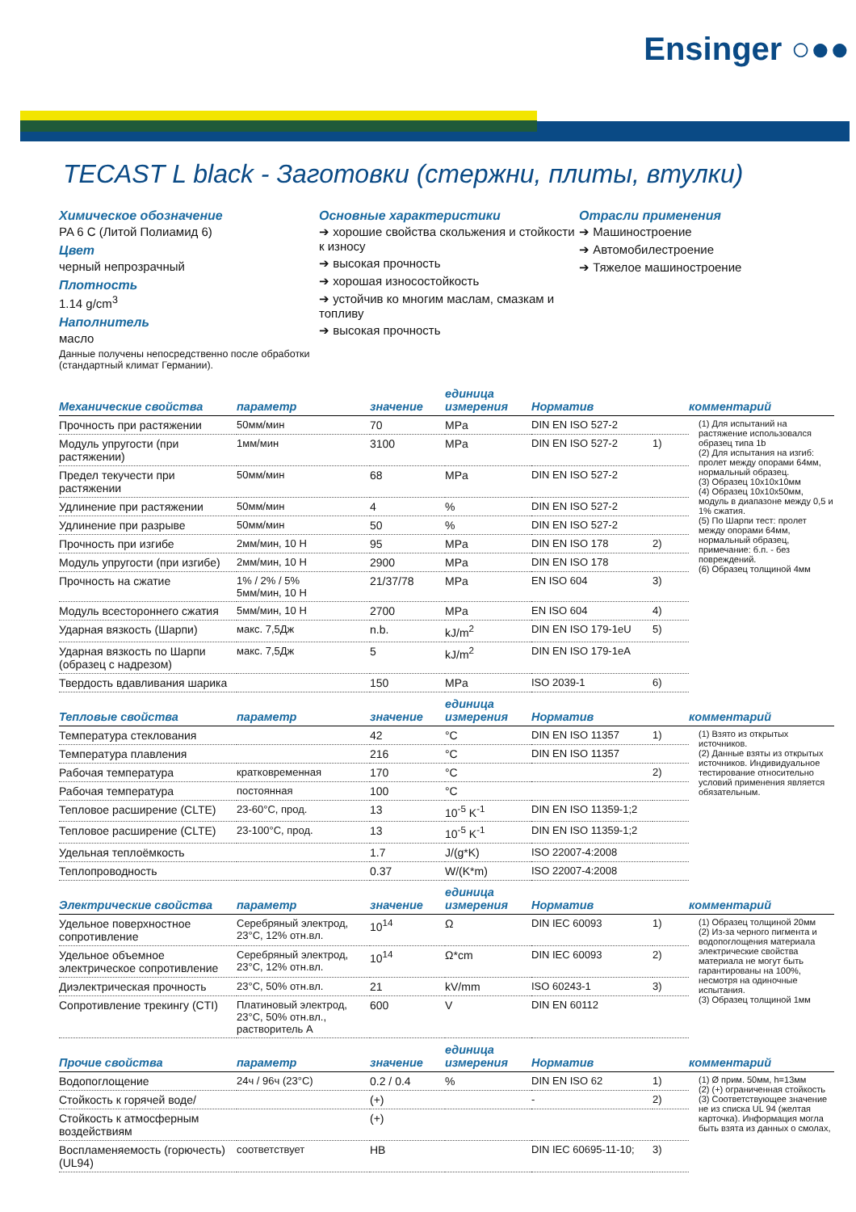Ensinger ○●●
TECAST L black - Заготовки (стержни, плиты, втулки)
Химическое обозначение
PA 6 C (Литой Полиамид 6)
Цвет
черный непрозрачный
Плотность
1.14 g/cm<sup>3</sup>
Наполнитель
масло
Данные получены непосредственно после обработки (стандартный климат Германии).
Основные характеристики
➔ хорошие свойства скольжения и стойкости к износу
➔ высокая прочность
➔ хорошая износостойкость
➔ устойчив ко многим маслам, смазкам и топливу
➔ высокая прочность
Отрасли применения
➔ Машиностроение
➔ Автомобилестроение
➔ Тяжелое машиностроение
| Механические свойства | параметр | значение | единица измерения | Норматив | | комментарий |
| --- | --- | --- | --- | --- | --- | --- |
| Прочность при растяжении | 50мм/мин | 70 | MPa | DIN EN ISO 527-2 | | (1) Для испытаний на растяжение использовался образец типа 1b (2) Для испытания на изгиб: пролет между опорами 64мм, нормальный образец. (3) Образец 10x10x10мм (4) Образец 10x10x50мм, модуль в диапазоне между 0,5 и 1% сжатия. (5) По Шарпи тест: пролет между опорами 64мм, нормальный образец, примечание: б.п. - без повреждений. (6) Образец толщиной 4мм |
| Модуль упругости (при растяжении) | 1мм/мин | 3100 | MPa | DIN EN ISO 527-2 | 1) | |
| Предел текучести при растяжении | 50мм/мин | 68 | MPa | DIN EN ISO 527-2 | | |
| Удлинение при растяжении | 50мм/мин | 4 | % | DIN EN ISO 527-2 | | |
| Удлинение при разрыве | 50мм/мин | 50 | % | DIN EN ISO 527-2 | | |
| Прочность при изгибе | 2мм/мин, 10 Н | 95 | MPa | DIN EN ISO 178 | 2) | |
| Модуль упругости (при изгибе) | 2мм/мин, 10 Н | 2900 | MPa | DIN EN ISO 178 | | |
| Прочность на сжатие | 1% / 2% / 5% 5мм/мин, 10 Н | 21/37/78 | MPa | EN ISO 604 | 3) | |
| Модуль всестороннего сжатия | 5мм/мин, 10 Н | 2700 | MPa | EN ISO 604 | 4) | |
| Ударная вязкость (Шарпи) | макс. 7,5Дж | n.b. | kJ/m<sup>2</sup> | DIN EN ISO 179-1eU | 5) | |
| Ударная вязкость по Шарпи (образец с надрезом) | макс. 7,5Дж | 5 | kJ/m<sup>2</sup> | DIN EN ISO 179-1eA | | |
| Твердость вдавливания шарика | | 150 | MPa | ISO 2039-1 | 6) | |
| Тепловые свойства | параметр | значение | единица измерения | Норматив | | комментарий |
| Температура стеклования | | 42 | °C | DIN EN ISO 11357 | 1) | (1) Взято из открытых источников. (2) Данные взяты из открытых источников. Индивидуальное тестирование относительно условий применения является обязательным. |
| Температура плавления | | 216 | °C | DIN EN ISO 11357 | | |
| Рабочая температура | кратковременная | 170 | °C | | 2) | |
| Рабочая температура | постоянная | 100 | °C | | | |
| Тепловое расширение (CLTE) | 23-60°C, прод. | 13 | 10<sup>-5</sup> K<sup>-1</sup> | DIN EN ISO 11359-1;2 | | |
| Тепловое расширение (CLTE) | 23-100°C, прод. | 13 | 10<sup>-5</sup> K<sup>-1</sup> | DIN EN ISO 11359-1;2 | | |
| Удельная теплоёмкость | | 1.7 | J/(g*K) | ISO 22007-4:2008 | | |
| Теплопроводность | | 0.37 | W/(K*m) | ISO 22007-4:2008 | | |
| Электрические свойства | параметр | значение | единица измерения | Норматив | | комментарий |
| Удельное поверхностное сопротивление | Серебряный электрод, 23°C, 12% отн.вл. | 10<sup>14</sup> | Ω | DIN IEC 60093 | 1) | (1) Образец толщиной 20мм (2) Из-за черного пигмента и водопоглощения материала электрические свойства материала не могут быть гарантированы на 100%, несмотря на одиночные испытания. (3) Образец толщиной 1мм |
| Удельное объемное электрическое сопротивление | Серебряный электрод, 23°C, 12% отн.вл. | 10<sup>14</sup> | Ω*cm | DIN IEC 60093 | 2) | |
| Диэлектрическая прочность | 23°C, 50% отн.вл. | 21 | kV/mm | ISO 60243-1 | 3) | |
| Сопротивление трекингу (CTI) | Платиновый электрод, 23°C, 50% отн.вл., растворитель А | 600 | V | DIN EN 60112 | | |
| Прочие свойства | параметр | значение | единица измерения | Норматив | | комментарий |
| Водопоглощение | 24ч / 96ч (23°C) | 0.2 / 0.4 | % | DIN EN ISO 62 | 1) | (1) Ø прим. 50мм, h=13мм (2) (+) ограниченная стойкость (3) Соответствующее значение не из списка UL 94 (желтая карточка). Информация могла быть взята из данных о смолах, |
| Стойкость к горячей воде/ | | (+) | | - | 2) | |
| Стойкость к атмосферным воздействиям | | (+) | | | | |
| Воспламеняемость (горючесть) (UL94) | соответствует | HB | | DIN IEC 60695-11-10; | 3) | |